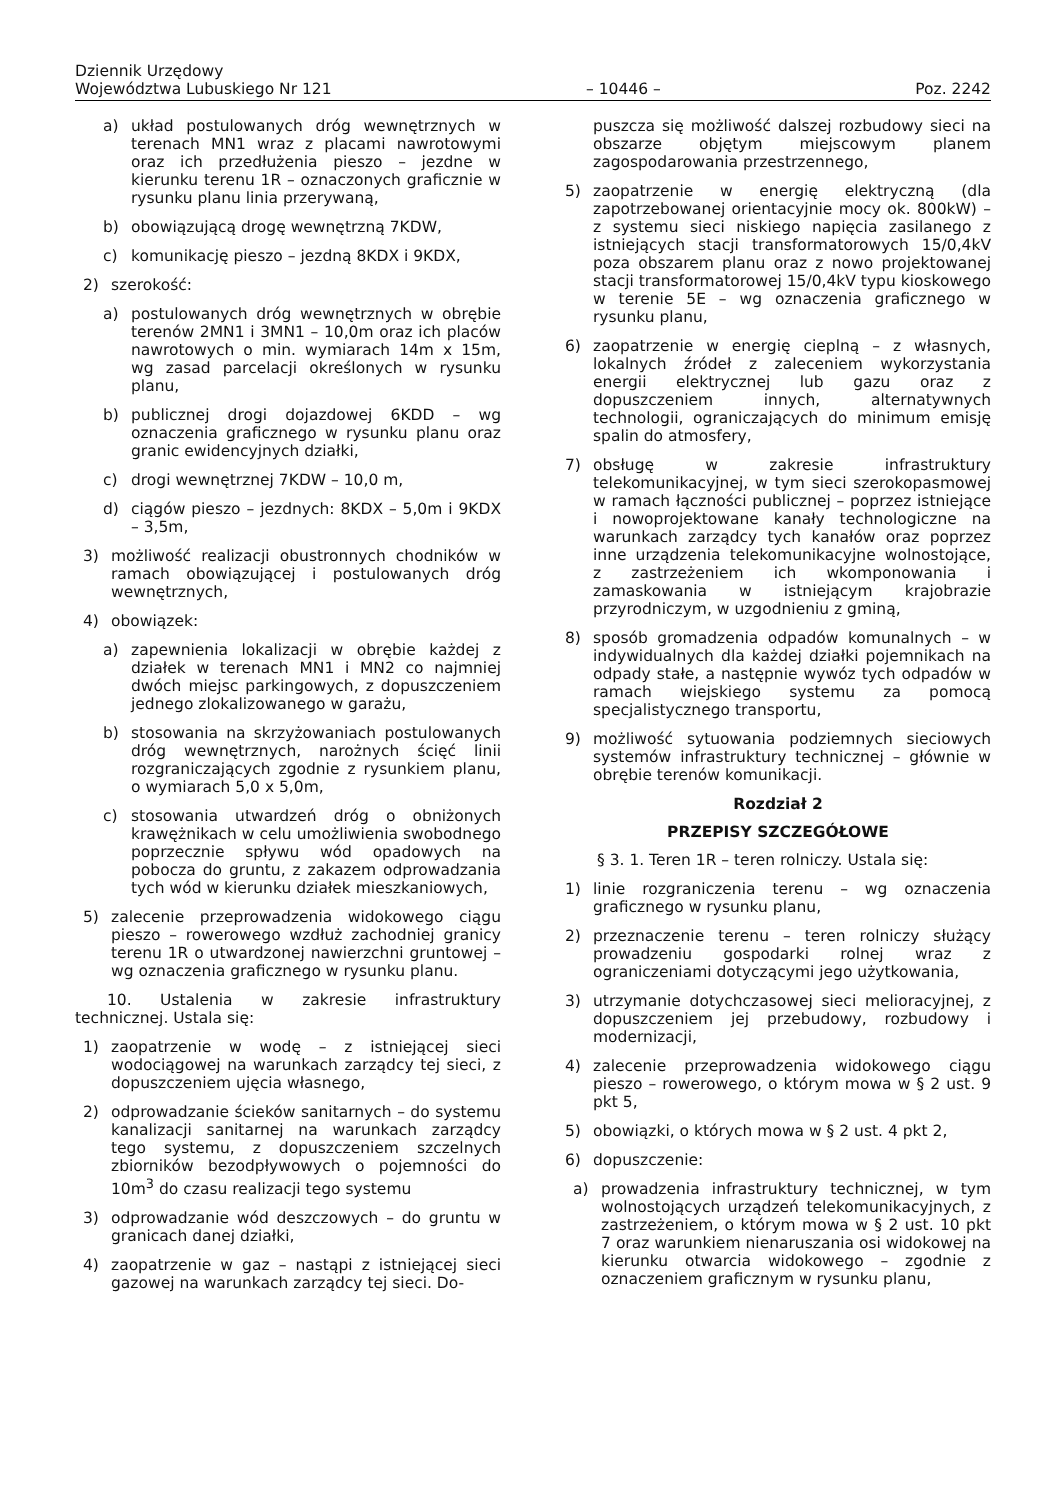Dziennik Urzędowy
Województwa Lubuskiego Nr 121
– 10446 –
Poz. 2242
a) układ postulowanych dróg wewnętrznych w terenach MN1 wraz z placami nawrotowymi oraz ich przedłużenia pieszo – jezdne w kierunku terenu 1R – oznaczonych graficznie w rysunku planu linia przerywaną,
b) obowiązującą drogę wewnętrzną 7KDW,
c) komunikację pieszo – jezdną 8KDX i 9KDX,
2) szerokość:
a) postulowanych dróg wewnętrznych w obrębie terenów 2MN1 i 3MN1 – 10,0m oraz ich placów nawrotowych o min. wymiarach 14m x 15m, wg zasad parcelacji określonych w rysunku planu,
b) publicznej drogi dojazdowej 6KDD – wg oznaczenia graficznego w rysunku planu oraz granic ewidencyjnych działki,
c) drogi wewnętrznej 7KDW – 10,0 m,
d) ciągów pieszo – jezdnych: 8KDX – 5,0m i 9KDX – 3,5m,
3) możliwość realizacji obustronnych chodników w ramach obowiązującej i postulowanych dróg wewnętrznych,
4) obowiązek:
a) zapewnienia lokalizacji w obrębie każdej z działek w terenach MN1 i MN2 co najmniej dwóch miejsc parkingowych, z dopuszczeniem jednego zlokalizowanego w garażu,
b) stosowania na skrzyżowaniach postulowanych dróg wewnętrznych, narożnych ścięć linii rozgraniczających zgodnie z rysunkiem planu, o wymiarach 5,0 x 5,0m,
c) stosowania utwardzeń dróg o obniżonych krawężnikach w celu umożliwienia swobodnego poprzecznie spływu wód opadowych na pobocza do gruntu, z zakazem odprowadzania tych wód w kierunku działek mieszkaniowych,
5) zalecenie przeprowadzenia widokowego ciągu pieszo – rowerowego wzdłuż zachodniej granicy terenu 1R o utwardzonej nawierzchni gruntowej – wg oznaczenia graficznego w rysunku planu.
10. Ustalenia w zakresie infrastruktury technicznej. Ustala się:
1) zaopatrzenie w wodę – z istniejącej sieci wodociągowej na warunkach zarządcy tej sieci, z dopuszczeniem ujęcia własnego,
2) odprowadzanie ścieków sanitarnych – do systemu kanalizacji sanitarnej na warunkach zarządcy tego systemu, z dopuszczeniem szczelnych zbiorników bezodpływowych o pojemności do 10m<sup>3</sup> do czasu realizacji tego systemu
3) odprowadzanie wód deszczowych – do gruntu w granicach danej działki,
4) zaopatrzenie w gaz – nastąpi z istniejącej sieci gazowej na warunkach zarządcy tej sieci. Do-
puszcza się możliwość dalszej rozbudowy sieci na obszarze objętym miejscowym planem zagospodarowania przestrzennego,
5) zaopatrzenie w energię elektryczną (dla zapotrzebowanej orientacyjnie mocy ok. 800kW) – z systemu sieci niskiego napięcia zasilanego z istniejących stacji transformatorowych 15/0,4kV poza obszarem planu oraz z nowo projektowanej stacji transformatorowej 15/0,4kV typu kioskowego w terenie 5E – wg oznaczenia graficznego w rysunku planu,
6) zaopatrzenie w energię cieplną – z własnych, lokalnych źródeł z zaleceniem wykorzystania energii elektrycznej lub gazu oraz z dopuszczeniem innych, alternatywnych technologii, ograniczających do minimum emisję spalin do atmosfery,
7) obsługę w zakresie infrastruktury telekomunikacyjnej, w tym sieci szerokopasmowej w ramach łączności publicznej – poprzez istniejące i nowoprojektowane kanały technologiczne na warunkach zarządcy tych kanałów oraz poprzez inne urządzenia telekomunikacyjne wolnostojące, z zastrzeżeniem ich wkomponowania i zamaskowania w istniejącym krajobrazie przyrodniczym, w uzgodnieniu z gminą,
8) sposób gromadzenia odpadów komunalnych – w indywidualnych dla każdej działki pojemnikach na odpady stałe, a następnie wywóz tych odpadów w ramach wiejskiego systemu za pomocą specjalistycznego transportu,
9) możliwość sytuowania podziemnych sieciowych systemów infrastruktury technicznej – głównie w obrębie terenów komunikacji.
Rozdział 2
PRZEPISY SZCZEGÓŁOWE
§ 3. 1. Teren 1R – teren rolniczy. Ustala się:
1) linie rozgraniczenia terenu – wg oznaczenia graficznego w rysunku planu,
2) przeznaczenie terenu – teren rolniczy służący prowadzeniu gospodarki rolnej wraz z ograniczeniami dotyczącymi jego użytkowania,
3) utrzymanie dotychczasowej sieci melioracyjnej, z dopuszczeniem jej przebudowy, rozbudowy i modernizacji,
4) zalecenie przeprowadzenia widokowego ciągu pieszo – rowerowego, o którym mowa w § 2 ust. 9 pkt 5,
5) obowiązki, o których mowa w § 2 ust. 4 pkt 2,
6) dopuszczenie:
a) prowadzenia infrastruktury technicznej, w tym wolnostojących urządzeń telekomunikacyjnych, z zastrzeżeniem, o którym mowa w § 2 ust. 10 pkt 7 oraz warunkiem nienaruszania osi widokowej na kierunku otwarcia widokowego – zgodnie z oznaczeniem graficznym w rysunku planu,